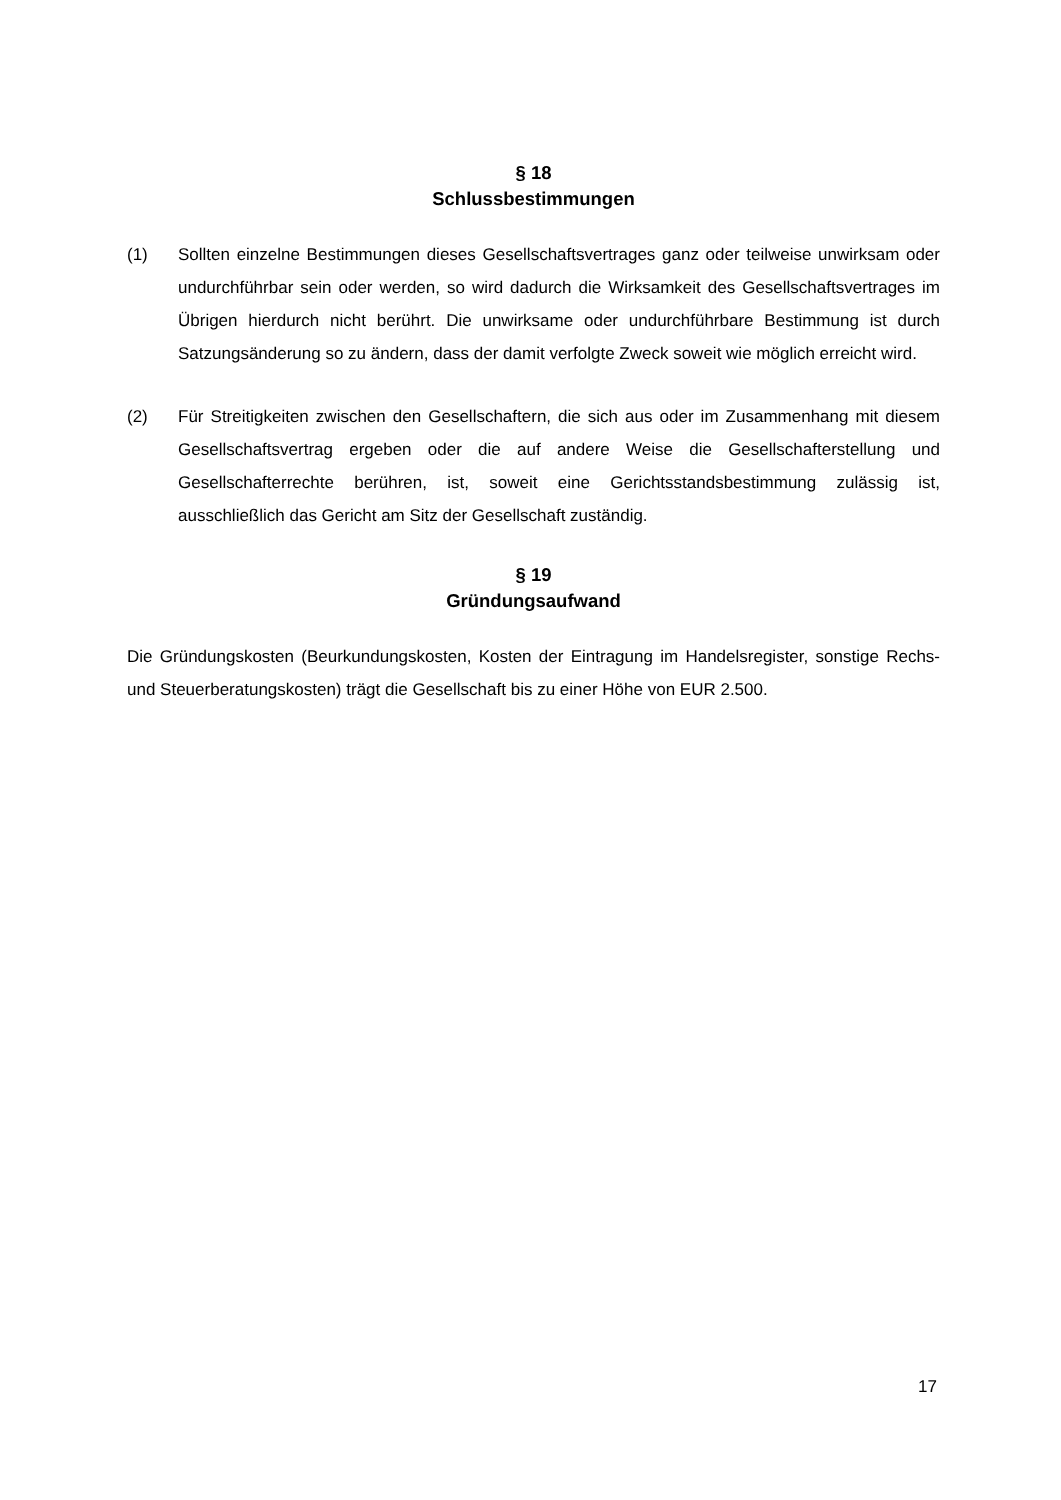§ 18
Schlussbestimmungen
(1) Sollten einzelne Bestimmungen dieses Gesellschaftsvertrages ganz oder teilweise unwirksam oder undurchführbar sein oder werden, so wird dadurch die Wirksamkeit des Gesellschaftsvertrages im Übrigen hierdurch nicht berührt. Die unwirksame oder undurchführbare Bestimmung ist durch Satzungsänderung so zu ändern, dass der damit verfolgte Zweck soweit wie möglich erreicht wird.
(2) Für Streitigkeiten zwischen den Gesellschaftern, die sich aus oder im Zusammenhang mit diesem Gesellschaftsvertrag ergeben oder die auf andere Weise die Gesellschafterstellung und Gesellschafterrechte berühren, ist, soweit eine Gerichtsstandsbestimmung zulässig ist, ausschließlich das Gericht am Sitz der Gesellschaft zuständig.
§ 19
Gründungsaufwand
Die Gründungskosten (Beurkundungskosten, Kosten der Eintragung im Handelsregister, sonstige Rechs- und Steuerberatungskosten) trägt die Gesellschaft bis zu einer Höhe von EUR 2.500.
17